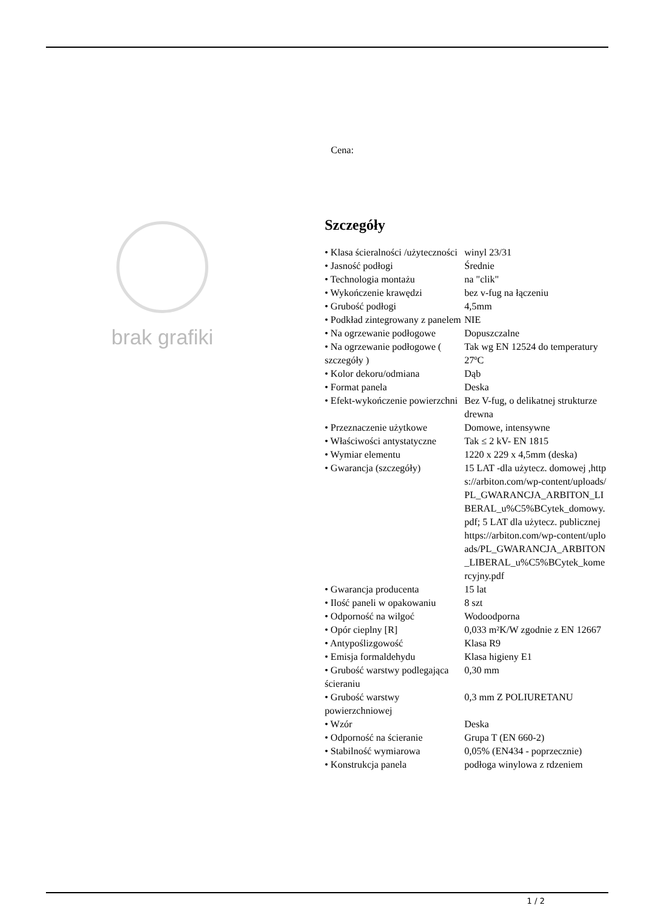brak grafiki
Cena:
Szczegóły
| • Klasa ścieralności /użyteczności | winyl 23/31 |
| • Jasność podłogi | Średnie |
| • Technologia montażu | na "clik" |
| • Wykończenie krawędzi | bez v-fug na łączeniu |
| • Grubość podłogi | 4,5mm |
| • Podkład zintegrowany z panelem | NIE |
| • Na ogrzewanie podłogowe | Dopuszczalne |
| • Na ogrzewanie podłogowe ( szczegóły ) | Tak wg EN 12524 do temperatury 27ºC |
| • Kolor dekoru/odmiana | Dąb |
| • Format panela | Deska |
| • Efekt-wykończenie powierzchni | Bez V-fug, o delikatnej strukturze drewna |
| • Przeznaczenie użytkowe | Domowe, intensywne |
| • Właściwości antystatyczne | Tak ≤ 2 kV- EN 1815 |
| • Wymiar elementu | 1220 x 229 x 4,5mm (deska) |
| • Gwarancja (szczegóły) | 15 LAT -dla użytecz. domowej ,https://arbiton.com/wp-content/uploads/PL_GWARANCJA_ARBITON_LIBERAL_u%C5%BCytek_domowy.pdf; 5 LAT dla użytecz. publicznej https://arbiton.com/wp-content/uploads/PL_GWARANCJA_ARBITON_LIBERAL_u%C5%BCytek_komercyjny.pdf |
| • Gwarancja producenta | 15 lat |
| • Ilość paneli w opakowaniu | 8 szt |
| • Odporność na wilgoć | Wodoodporna |
| • Opór cieplny [R] | 0,033 m²K/W zgodnie z EN 12667 |
| • Antypoślizgowość | Klasa R9 |
| • Emisja formaldehydu | Klasa higieny E1 |
| • Grubość warstwy podlegająca ścieraniu | 0,30 mm |
| • Grubość warstwy powierzchniowej | 0,3 mm Z POLIURETANU |
| • Wzór | Deska |
| • Odporność na ścieranie | Grupa T (EN 660-2) |
| • Stabilność wymiarowa | 0,05% (EN434 - poprzecznie) |
| • Konstrukcja panela | podłoga winylowa z rdzeniem |
1 / 2